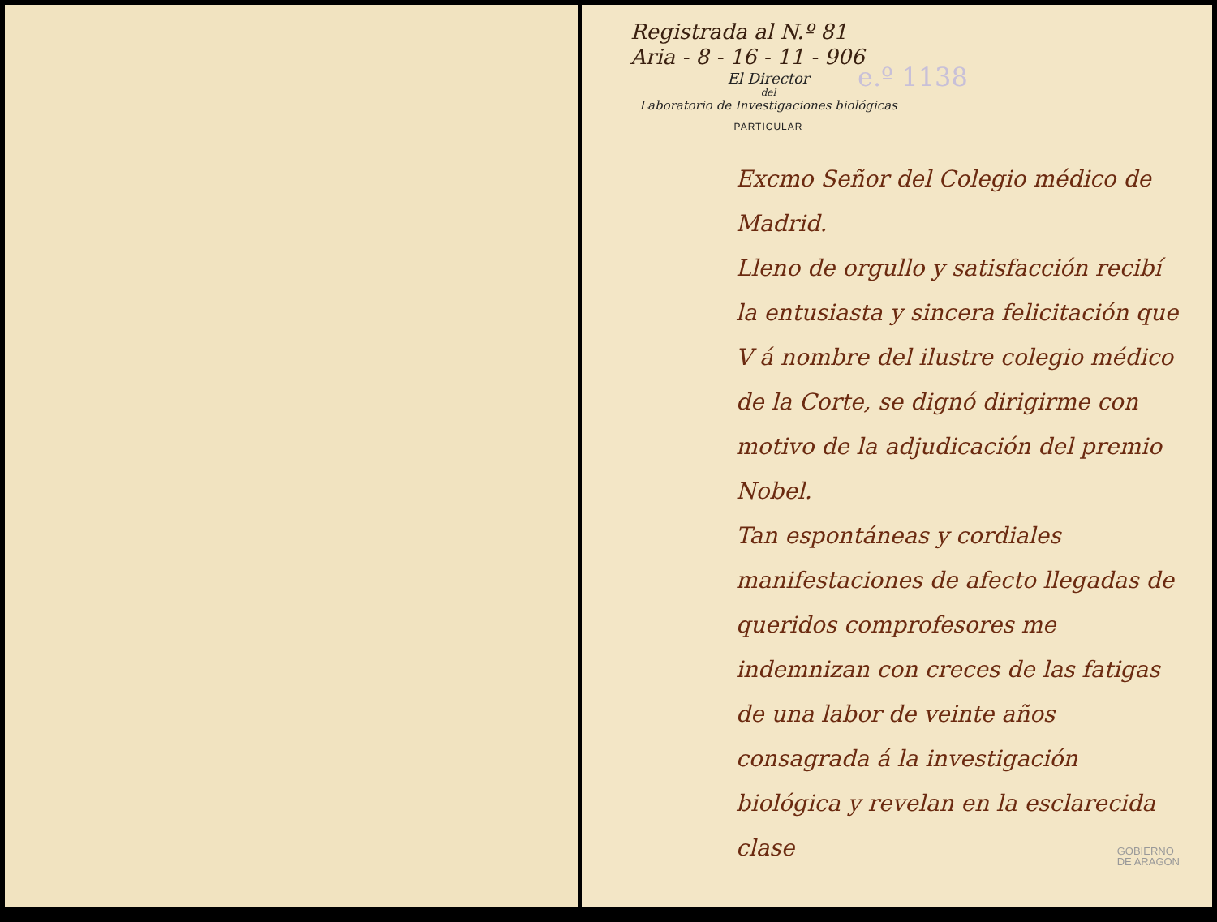Registrada al N.º 81
Aria - 8 - 16 - 11 - 906
El Director
del
Laboratorio de Investigaciones biológicas
PARTICULAR
e.º 1138
Excmo Señor del Colegio médico de Madrid.
Lleno de orgullo y satisfacción recibí la entusiasta y sincera felicitación que V á nombre del ilustre colegio médico de la Corte, se dignó dirigirme con motivo de la adjudicación del premio Nobel.
Tan espontáneas y cordiales manifestaciones de afecto llegadas de queridos comprofesores me indemnizan con creces de las fatigas de una labor de veinte años consagrada á la investigación biológica y revelan en la esclarecida clase
GOBIERNO
DE ARAGON